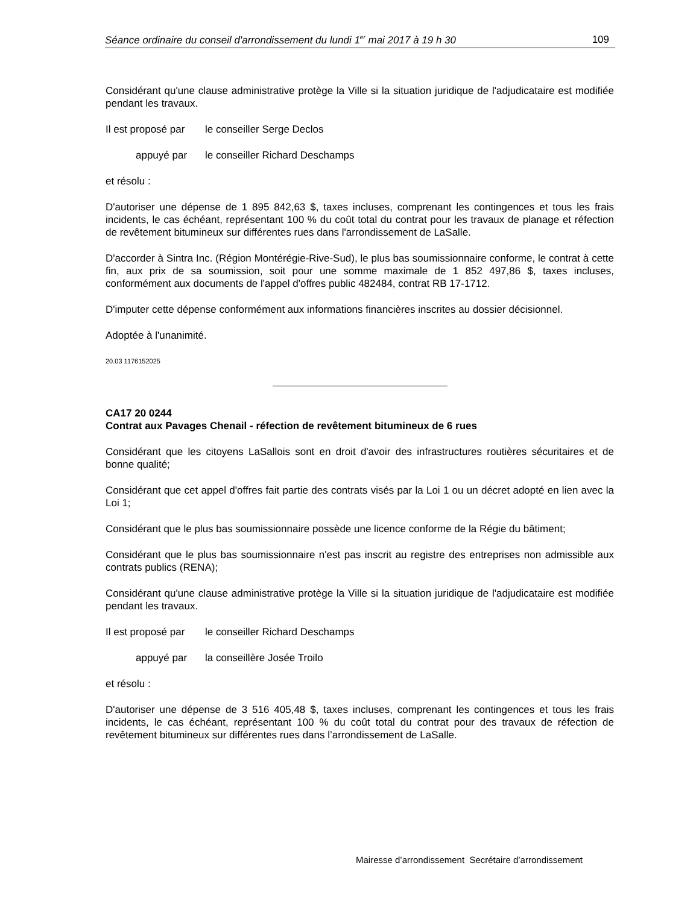Séance ordinaire du conseil d'arrondissement du lundi 1<sup>er</sup> mai 2017 à 19 h 30 109
Considérant qu'une clause administrative protège la Ville si la situation juridique de l'adjudicataire est modifiée pendant les travaux.
Il est proposé par le conseiller Serge Declos
appuyé par le conseiller Richard Deschamps
et résolu :
D'autoriser une dépense de 1 895 842,63 $, taxes incluses, comprenant les contingences et tous les frais incidents, le cas échéant, représentant 100 % du coût total du contrat pour les travaux de planage et réfection de revêtement bitumineux sur différentes rues dans l'arrondissement de LaSalle.
D'accorder à Sintra Inc. (Région Montérégie-Rive-Sud), le plus bas soumissionnaire conforme, le contrat à cette fin, aux prix de sa soumission, soit pour une somme maximale de 1 852 497,86 $, taxes incluses, conformément aux documents de l'appel d'offres public 482484, contrat RB 17-1712.
D'imputer cette dépense conformément aux informations financières inscrites au dossier décisionnel.
Adoptée à l'unanimité.
20.03 1176152025
CA17 20 0244
Contrat aux Pavages Chenail - réfection de revêtement bitumineux de 6 rues
Considérant que les citoyens LaSallois sont en droit d'avoir des infrastructures routières sécuritaires et de bonne qualité;
Considérant que cet appel d'offres fait partie des contrats visés par la Loi 1 ou un décret adopté en lien avec la Loi 1;
Considérant que le plus bas soumissionnaire possède une licence conforme de la Régie du bâtiment;
Considérant que le plus bas soumissionnaire n'est pas inscrit au registre des entreprises non admissible aux contrats publics (RENA);
Considérant qu'une clause administrative protège la Ville si la situation juridique de l'adjudicataire est modifiée pendant les travaux.
Il est proposé par le conseiller Richard Deschamps
appuyé par la conseillère Josée Troilo
et résolu :
D'autoriser une dépense de 3 516 405,48 $, taxes incluses, comprenant les contingences et tous les frais incidents, le cas échéant, représentant 100 % du coût total du contrat pour des travaux de réfection de revêtement bitumineux sur différentes rues dans l’arrondissement de LaSalle.
Mairesse d’arrondissement Secrétaire d’arrondissement